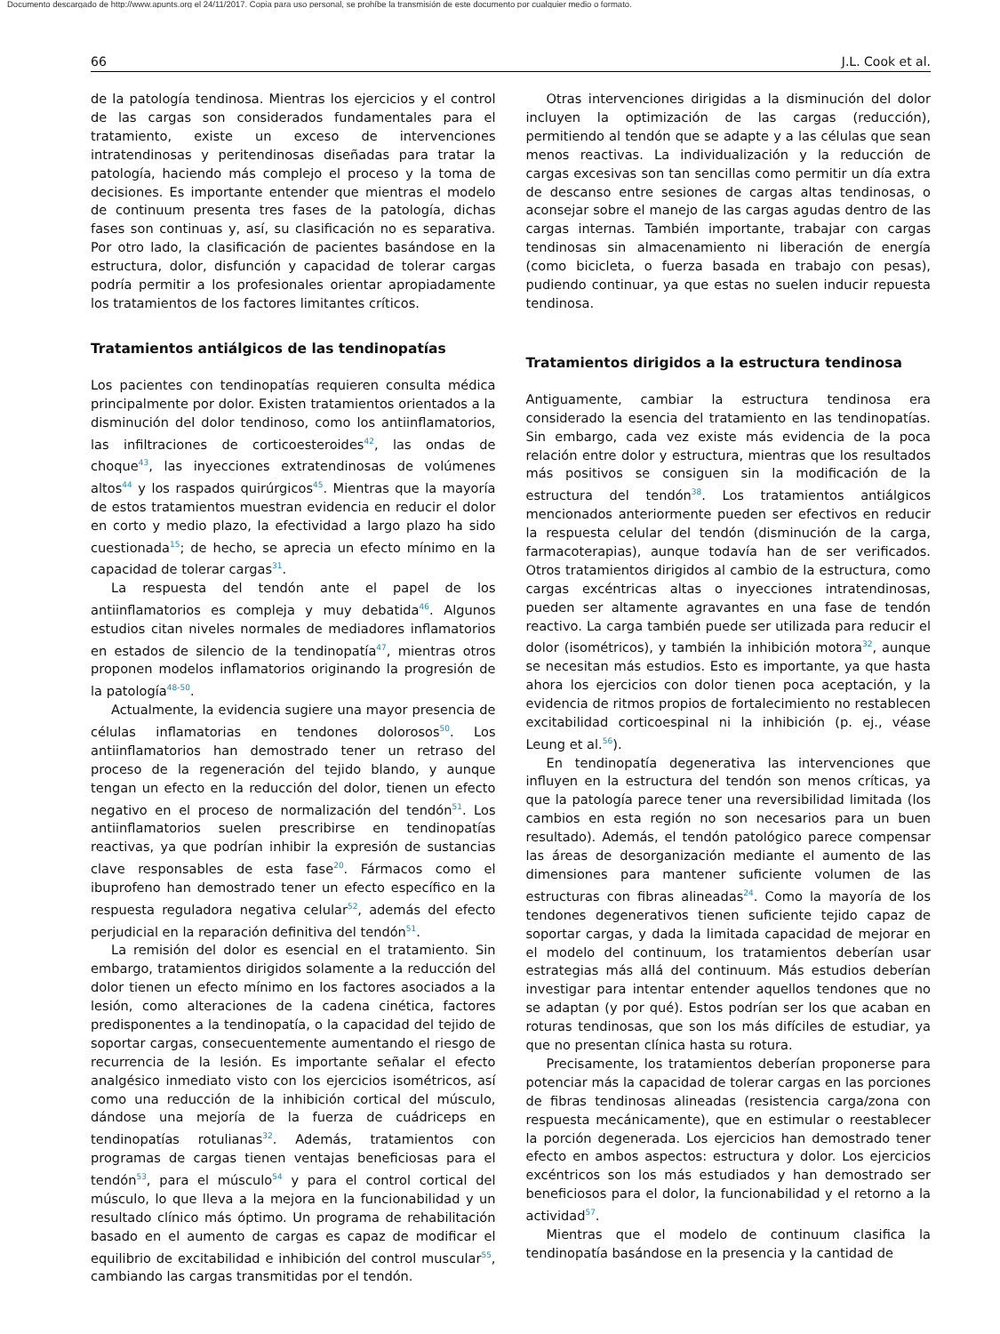Documento descargado de http://www.apunts.org el 24/11/2017. Copia para uso personal, se prohíbe la transmisión de este documento por cualquier medio o formato.
66 J.L. Cook et al.
de la patología tendinosa. Mientras los ejercicios y el control de las cargas son considerados fundamentales para el tratamiento, existe un exceso de intervenciones intratendinosas y peritendinosas diseñadas para tratar la patología, haciendo más complejo el proceso y la toma de decisiones. Es importante entender que mientras el modelo de continuum presenta tres fases de la patología, dichas fases son continuas y, así, su clasificación no es separativa. Por otro lado, la clasificación de pacientes basándose en la estructura, dolor, disfunción y capacidad de tolerar cargas podría permitir a los profesionales orientar apropiadamente los tratamientos de los factores limitantes críticos.
Tratamientos antiálgicos de las tendinopatías
Los pacientes con tendinopatías requieren consulta médica principalmente por dolor. Existen tratamientos orientados a la disminución del dolor tendinoso, como los antiinflamatorios, las infiltraciones de corticoesteroides<sup>42</sup>, las ondas de choque<sup>43</sup>, las inyecciones extratendinosas de volúmenes altos<sup>44</sup> y los raspados quirúrgicos<sup>45</sup>. Mientras que la mayoría de estos tratamientos muestran evidencia en reducir el dolor en corto y medio plazo, la efectividad a largo plazo ha sido cuestionada<sup>15</sup>; de hecho, se aprecia un efecto mínimo en la capacidad de tolerar cargas<sup>31</sup>.
La respuesta del tendón ante el papel de los antiinflamatorios es compleja y muy debatida<sup>46</sup>. Algunos estudios citan niveles normales de mediadores inflamatorios en estados de silencio de la tendinopatía<sup>47</sup>, mientras otros proponen modelos inflamatorios originando la progresión de la patología<sup>48-50</sup>.
Actualmente, la evidencia sugiere una mayor presencia de células inflamatorias en tendones dolorosos<sup>50</sup>. Los antiinflamatorios han demostrado tener un retraso del proceso de la regeneración del tejido blando, y aunque tengan un efecto en la reducción del dolor, tienen un efecto negativo en el proceso de normalización del tendón<sup>51</sup>. Los antiinflamatorios suelen prescribirse en tendinopatías reactivas, ya que podrían inhibir la expresión de sustancias clave responsables de esta fase<sup>20</sup>. Fármacos como el ibuprofeno han demostrado tener un efecto específico en la respuesta reguladora negativa celular<sup>52</sup>, además del efecto perjudicial en la reparación definitiva del tendón<sup>51</sup>.
La remisión del dolor es esencial en el tratamiento. Sin embargo, tratamientos dirigidos solamente a la reducción del dolor tienen un efecto mínimo en los factores asociados a la lesión, como alteraciones de la cadena cinética, factores predisponentes a la tendinopatía, o la capacidad del tejido de soportar cargas, consecuentemente aumentando el riesgo de recurrencia de la lesión. Es importante señalar el efecto analgésico inmediato visto con los ejercicios isométricos, así como una reducción de la inhibición cortical del músculo, dándose una mejoría de la fuerza de cuádriceps en tendinopatías rotulianas<sup>32</sup>. Además, tratamientos con programas de cargas tienen ventajas beneficiosas para el tendón<sup>53</sup>, para el músculo<sup>54</sup> y para el control cortical del músculo, lo que lleva a la mejora en la funcionabilidad y un resultado clínico más óptimo. Un programa de rehabilitación basado en el aumento de cargas es capaz de modificar el equilibrio de excitabilidad e inhibición del control muscular<sup>55</sup>, cambiando las cargas transmitidas por el tendón.
Otras intervenciones dirigidas a la disminución del dolor incluyen la optimización de las cargas (reducción), permitiendo al tendón que se adapte y a las células que sean menos reactivas. La individualización y la reducción de cargas excesivas son tan sencillas como permitir un día extra de descanso entre sesiones de cargas altas tendinosas, o aconsejar sobre el manejo de las cargas agudas dentro de las cargas internas. También importante, trabajar con cargas tendinosas sin almacenamiento ni liberación de energía (como bicicleta, o fuerza basada en trabajo con pesas), pudiendo continuar, ya que estas no suelen inducir repuesta tendinosa.
Tratamientos dirigidos a la estructura tendinosa
Antiguamente, cambiar la estructura tendinosa era considerado la esencia del tratamiento en las tendinopatías. Sin embargo, cada vez existe más evidencia de la poca relación entre dolor y estructura, mientras que los resultados más positivos se consiguen sin la modificación de la estructura del tendón<sup>38</sup>. Los tratamientos antiálgicos mencionados anteriormente pueden ser efectivos en reducir la respuesta celular del tendón (disminución de la carga, farmacoterapias), aunque todavía han de ser verificados. Otros tratamientos dirigidos al cambio de la estructura, como cargas excéntricas altas o inyecciones intratendinosas, pueden ser altamente agravantes en una fase de tendón reactivo. La carga también puede ser utilizada para reducir el dolor (isométricos), y también la inhibición motora<sup>32</sup>, aunque se necesitan más estudios. Esto es importante, ya que hasta ahora los ejercicios con dolor tienen poca aceptación, y la evidencia de ritmos propios de fortalecimiento no restablecen excitabilidad corticoespinal ni la inhibición (p. ej., véase Leung et al.<sup>56</sup>).
En tendinopatía degenerativa las intervenciones que influyen en la estructura del tendón son menos críticas, ya que la patología parece tener una reversibilidad limitada (los cambios en esta región no son necesarios para un buen resultado). Además, el tendón patológico parece compensar las áreas de desorganización mediante el aumento de las dimensiones para mantener suficiente volumen de las estructuras con fibras alineadas<sup>24</sup>. Como la mayoría de los tendones degenerativos tienen suficiente tejido capaz de soportar cargas, y dada la limitada capacidad de mejorar en el modelo del continuum, los tratamientos deberían usar estrategias más allá del continuum. Más estudios deberían investigar para intentar entender aquellos tendones que no se adaptan (y por qué). Estos podrían ser los que acaban en roturas tendinosas, que son los más difíciles de estudiar, ya que no presentan clínica hasta su rotura.
Precisamente, los tratamientos deberían proponerse para potenciar más la capacidad de tolerar cargas en las porciones de fibras tendinosas alineadas (resistencia carga/zona con respuesta mecánicamente), que en estimular o reestablecer la porción degenerada. Los ejercicios han demostrado tener efecto en ambos aspectos: estructura y dolor. Los ejercicios excéntricos son los más estudiados y han demostrado ser beneficiosos para el dolor, la funcionabilidad y el retorno a la actividad<sup>57</sup>.
Mientras que el modelo de continuum clasifica la tendinopatía basándose en la presencia y la cantidad de